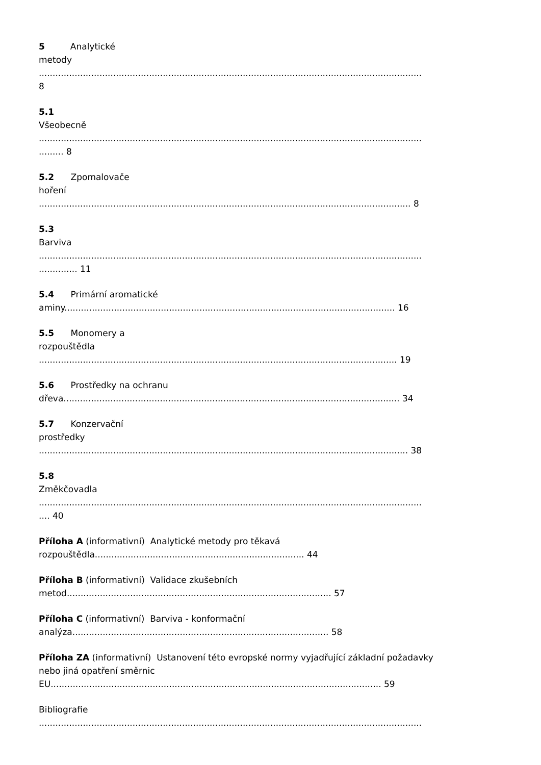5 Analytické
metody
...........................................................................................................................................
8
5.1
Všeobecně
...........................................................................................................................................
......... 8
5.2 Zpomalovače
hoření
....................................................................................................................................... 8
5.3
Barviva
...........................................................................................................................................
.............. 11
5.4 Primární aromatické
aminy........................................................................................................................ 16
5.5 Monomery a
rozpouštědla
.................................................................................................................................. 19
5.6 Prostředky na ochranu
dřeva.......................................................................................................................... 34
5.7 Konzervační
prostředky
...................................................................................................................................... 38
5.8
Změkčovadla
...........................................................................................................................................
.... 40
Příloha A (informativní) Analytické metody pro těkavá
rozpouštědla............................................................................ 44
Příloha B (informativní) Validace zkušebních
metod................................................................................................ 57
Příloha C (informativní) Barviva - konformační
analýza............................................................................................. 58
Příloha ZA (informativní) Ustanovení této evropské normy vyjadřující základní požadavky
nebo jiná opatření směrnic
EU........................................................................................................................ 59
Bibliografie
...........................................................................................................................................